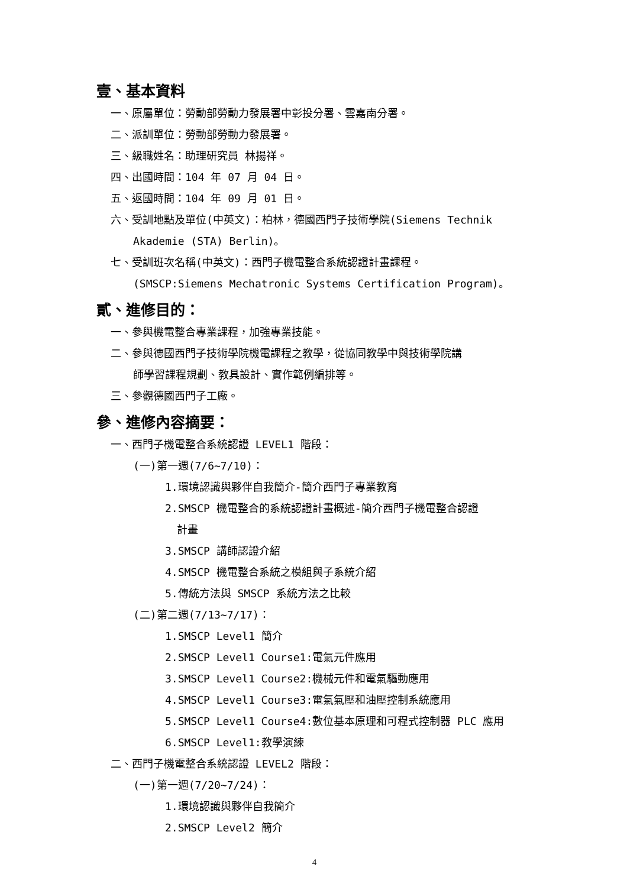壹、基本資料
一、原屬單位：勞動部勞動力發展署中彰投分署、雲嘉南分署。
二、派訓單位：勞動部勞動力發展署。
三、級職姓名：助理研究員 林揚祥。
四、出國時間：104 年 07 月 04 日。
五、返國時間：104 年 09 月 01 日。
六、受訓地點及單位(中英文)：柏林，德國西門子技術學院(Siemens Technik
Akademie (STA) Berlin)。
七、受訓班次名稱(中英文)：西門子機電整合系統認證計畫課程。
(SMSCP:Siemens Mechatronic Systems Certification Program)。
貳、進修目的：
一、參與機電整合專業課程，加強專業技能。
二、參與德國西門子技術學院機電課程之教學，從協同教學中與技術學院講
師學習課程規劃、教具設計、實作範例編排等。
三、參觀德國西門子工廠。
參、進修內容摘要：
一、西門子機電整合系統認證 LEVEL1 階段：
(一)第一週(7/6~7/10)：
1.環境認識與夥伴自我簡介-簡介西門子專業教育
2.SMSCP 機電整合的系統認證計畫概述-簡介西門子機電整合認證
計畫
3.SMSCP 講師認證介紹
4.SMSCP 機電整合系統之模組與子系統介紹
5.傳統方法與 SMSCP 系統方法之比較
(二)第二週(7/13~7/17)：
1.SMSCP Level1 簡介
2.SMSCP Level1 Course1:電氣元件應用
3.SMSCP Level1 Course2:機械元件和電氣驅動應用
4.SMSCP Level1 Course3:電氣氣壓和油壓控制系統應用
5.SMSCP Level1 Course4:數位基本原理和可程式控制器 PLC 應用
6.SMSCP Level1:教學演練
二、西門子機電整合系統認證 LEVEL2 階段：
(一)第一週(7/20~7/24)：
1.環境認識與夥伴自我簡介
2.SMSCP Level2 簡介
4